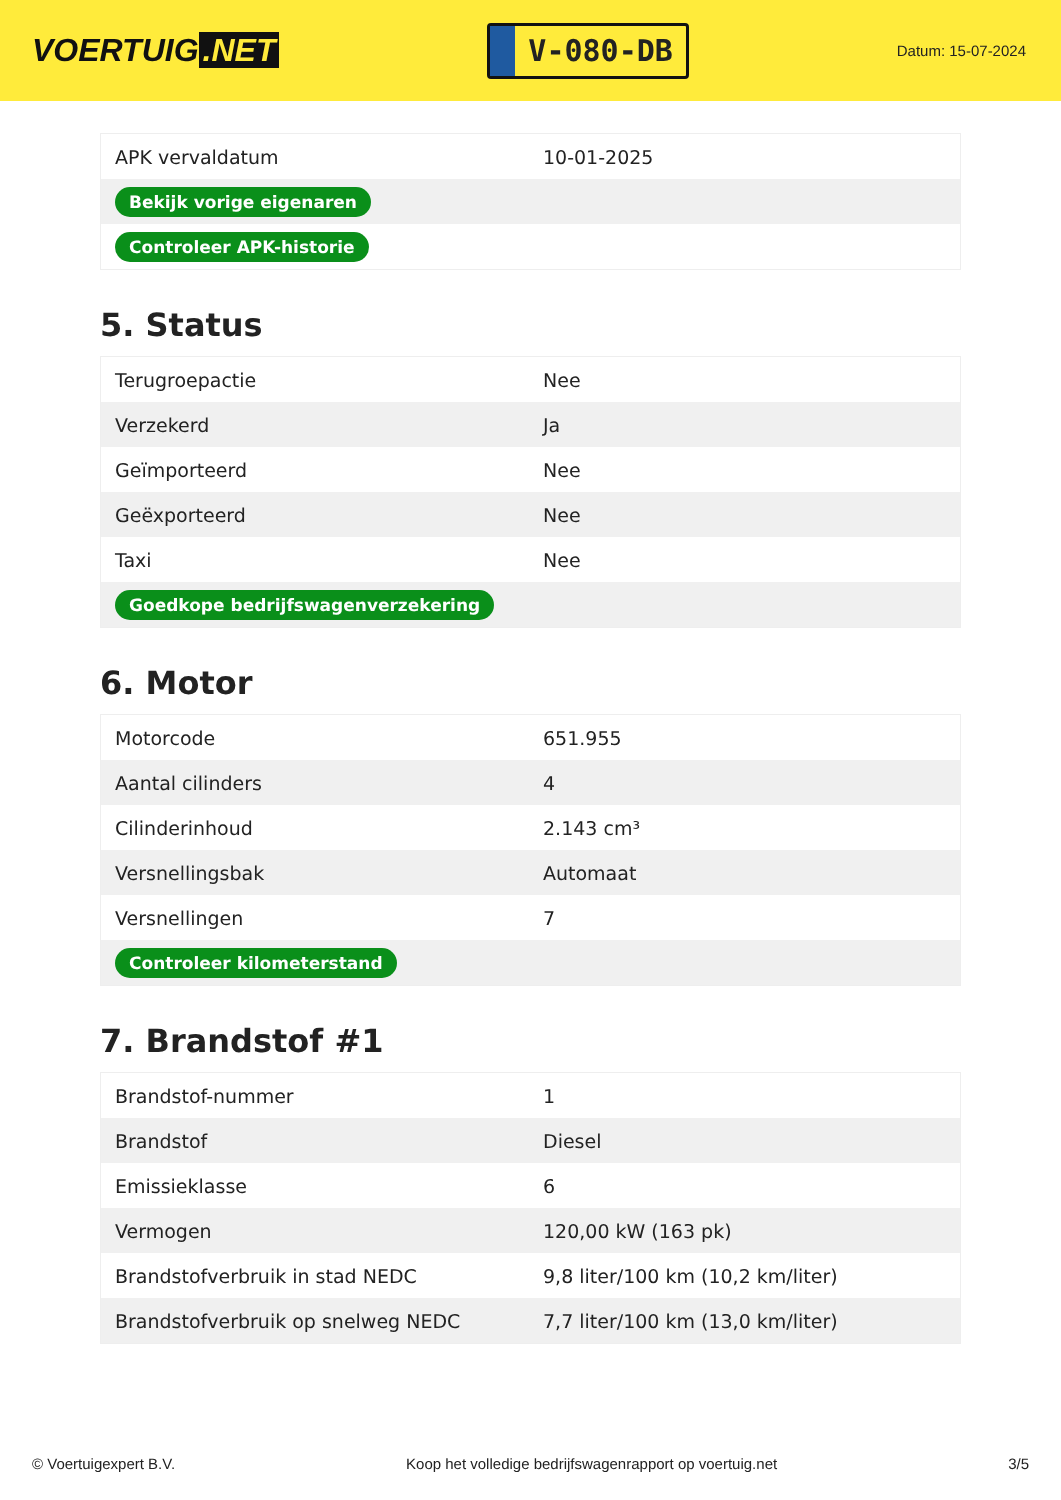VOERTUIG.NET
V-080-DB
Datum: 15-07-2024
| APK vervaldatum | 10-01-2025 |
| Bekijk vorige eigenaren | |
| Controleer APK-historie | |
5. Status
| Terugroepactie | Nee |
| Verzekerd | Ja |
| Geïmporteerd | Nee |
| Geëxporteerd | Nee |
| Taxi | Nee |
| Goedkope bedrijfswagenverzekering | |
6. Motor
| Motorcode | 651.955 |
| Aantal cilinders | 4 |
| Cilinderinhoud | 2.143 cm³ |
| Versnellingsbak | Automaat |
| Versnellingen | 7 |
| Controleer kilometerstand | |
7. Brandstof #1
| Brandstof-nummer | 1 |
| Brandstof | Diesel |
| Emissieklasse | 6 |
| Vermogen | 120,00 kW (163 pk) |
| Brandstofverbruik in stad NEDC | 9,8 liter/100 km (10,2 km/liter) |
| Brandstofverbruik op snelweg NEDC | 7,7 liter/100 km (13,0 km/liter) |
© Voertuigexpert B.V. Koop het volledige bedrijfswagenrapport op voertuig.net 3/5